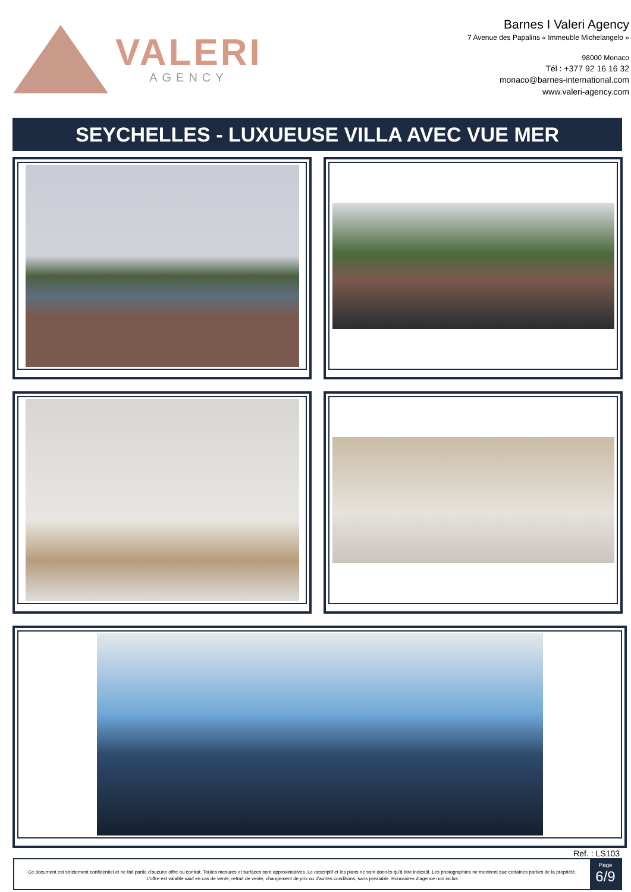VALERI
AGENCY
Barnes I Valeri Agency
7 Avenue des Papalins « Immeuble Michelangelo »
98000 Monaco
Tél : +377 92 16 16 32
monaco@barnes-international.com
www.valeri-agency.com
SEYCHELLES - LUXUEUSE VILLA AVEC VUE MER
Ref. : LS103
Ce document est strictement confidentiel et ne fait partie d'aucune offre ou contrat. Toutes mesures et surfaces sont approximatives. Le descriptif et les plans ne sont donnés qu'à titre indicatif. Les photographies ne montrent que certaines parties de la propriété. L'offre est valable sauf en cas de vente, retrait de vente, changement de prix ou d'autres conditions, sans préalable. Honoraires d'agence non inclus
Page
6/9